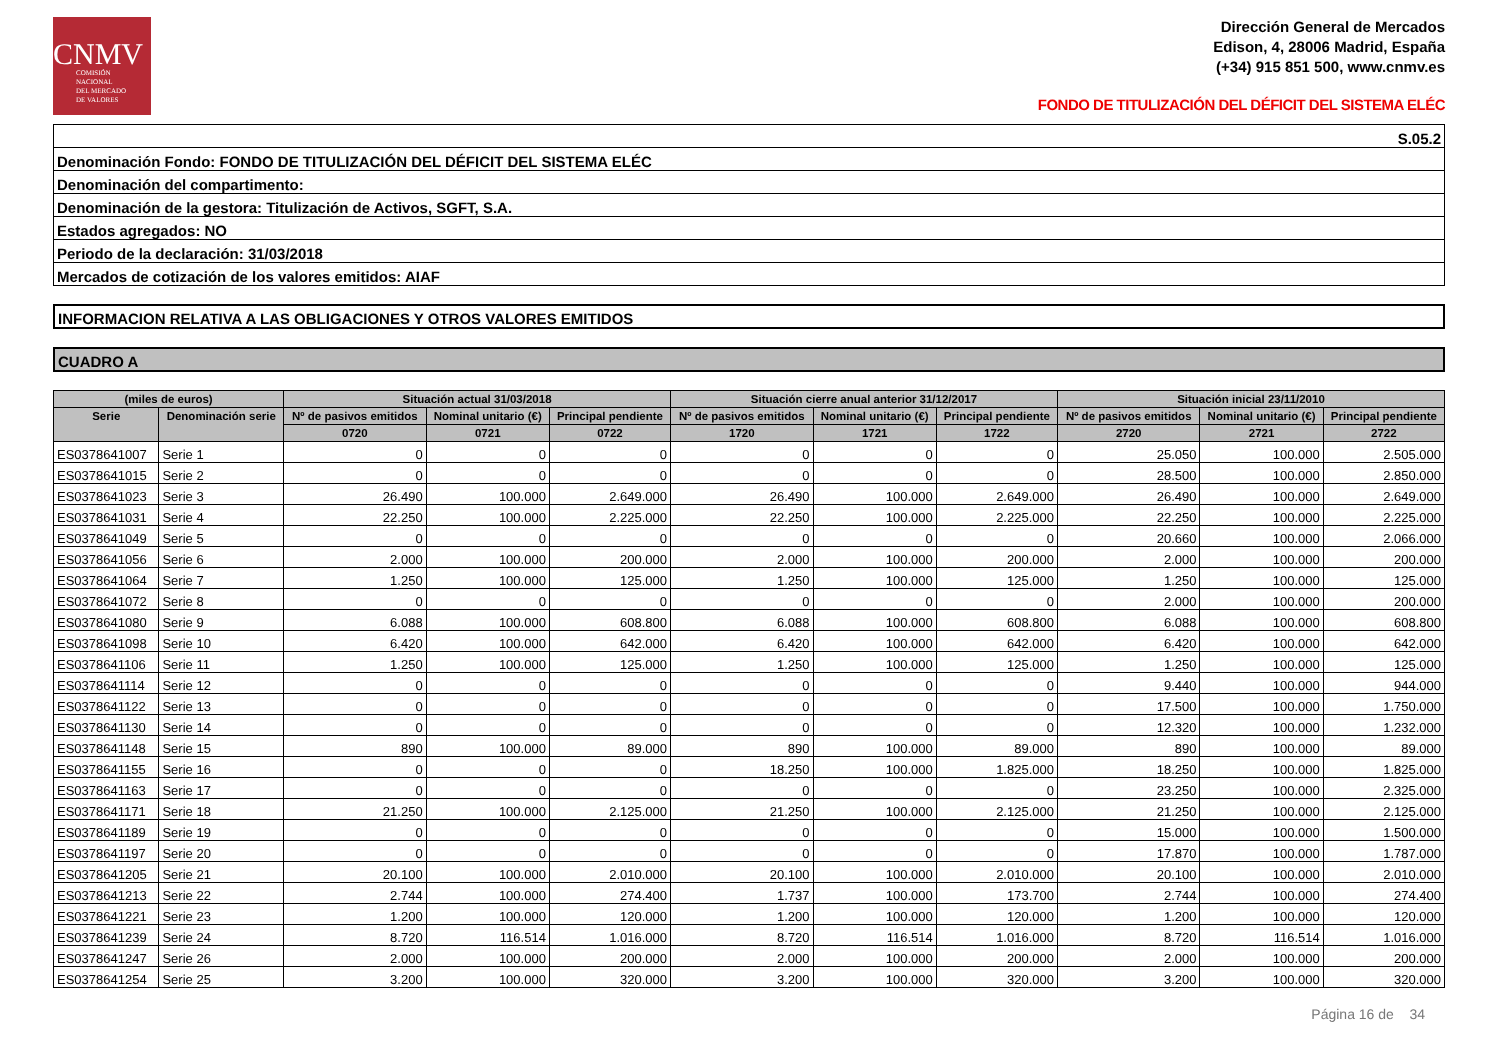CNMV
COMISIÓN
NACIONAL
DEL MERCADO
DE VALORES
Dirección General de Mercados
Edison, 4, 28006 Madrid, España
(+34) 915 851 500, www.cnmv.es
FONDO DE TITULIZACIÓN DEL DÉFICIT DEL SISTEMA ELÉC
| S.05.2 |
| Denominación Fondo: FONDO DE TITULIZACIÓN DEL DÉFICIT DEL SISTEMA ELÉC |
| Denominación del compartimento: |
| Denominación de la gestora: Titulización de Activos, SGFT, S.A. |
| Estados agregados: NO |
| Periodo de la declaración: 31/03/2018 |
| Mercados de cotización de los valores emitidos: AIAF |
INFORMACION RELATIVA A LAS OBLIGACIONES Y OTROS VALORES EMITIDOS
CUADRO A
| (miles de euros) | | Situación actual 31/03/2018 | | | Situación cierre anual anterior 31/12/2017 | | | Situación inicial 23/11/2010 | | |
| --- | --- | --- | --- | --- | --- | --- | --- | --- | --- | --- |
| Serie | Denominación serie | Nº de pasivos emitidos | Nominal unitario (€) | Principal pendiente | Nº de pasivos emitidos | Nominal unitario (€) | Principal pendiente | Nº de pasivos emitidos | Nominal unitario (€) | Principal pendiente |
| | | 0720 | 0721 | 0722 | 1720 | 1721 | 1722 | 2720 | 2721 | 2722 |
| ES0378641007 | Serie 1 | 0 | 0 | 0 | 0 | 0 | 0 | 25.050 | 100.000 | 2.505.000 |
| ES0378641015 | Serie 2 | 0 | 0 | 0 | 0 | 0 | 0 | 28.500 | 100.000 | 2.850.000 |
| ES0378641023 | Serie 3 | 26.490 | 100.000 | 2.649.000 | 26.490 | 100.000 | 2.649.000 | 26.490 | 100.000 | 2.649.000 |
| ES0378641031 | Serie 4 | 22.250 | 100.000 | 2.225.000 | 22.250 | 100.000 | 2.225.000 | 22.250 | 100.000 | 2.225.000 |
| ES0378641049 | Serie 5 | 0 | 0 | 0 | 0 | 0 | 0 | 20.660 | 100.000 | 2.066.000 |
| ES0378641056 | Serie 6 | 2.000 | 100.000 | 200.000 | 2.000 | 100.000 | 200.000 | 2.000 | 100.000 | 200.000 |
| ES0378641064 | Serie 7 | 1.250 | 100.000 | 125.000 | 1.250 | 100.000 | 125.000 | 1.250 | 100.000 | 125.000 |
| ES0378641072 | Serie 8 | 0 | 0 | 0 | 0 | 0 | 0 | 2.000 | 100.000 | 200.000 |
| ES0378641080 | Serie 9 | 6.088 | 100.000 | 608.800 | 6.088 | 100.000 | 608.800 | 6.088 | 100.000 | 608.800 |
| ES0378641098 | Serie 10 | 6.420 | 100.000 | 642.000 | 6.420 | 100.000 | 642.000 | 6.420 | 100.000 | 642.000 |
| ES0378641106 | Serie 11 | 1.250 | 100.000 | 125.000 | 1.250 | 100.000 | 125.000 | 1.250 | 100.000 | 125.000 |
| ES0378641114 | Serie 12 | 0 | 0 | 0 | 0 | 0 | 0 | 9.440 | 100.000 | 944.000 |
| ES0378641122 | Serie 13 | 0 | 0 | 0 | 0 | 0 | 0 | 17.500 | 100.000 | 1.750.000 |
| ES0378641130 | Serie 14 | 0 | 0 | 0 | 0 | 0 | 0 | 12.320 | 100.000 | 1.232.000 |
| ES0378641148 | Serie 15 | 890 | 100.000 | 89.000 | 890 | 100.000 | 89.000 | 890 | 100.000 | 89.000 |
| ES0378641155 | Serie 16 | 0 | 0 | 0 | 18.250 | 100.000 | 1.825.000 | 18.250 | 100.000 | 1.825.000 |
| ES0378641163 | Serie 17 | 0 | 0 | 0 | 0 | 0 | 0 | 23.250 | 100.000 | 2.325.000 |
| ES0378641171 | Serie 18 | 21.250 | 100.000 | 2.125.000 | 21.250 | 100.000 | 2.125.000 | 21.250 | 100.000 | 2.125.000 |
| ES0378641189 | Serie 19 | 0 | 0 | 0 | 0 | 0 | 0 | 15.000 | 100.000 | 1.500.000 |
| ES0378641197 | Serie 20 | 0 | 0 | 0 | 0 | 0 | 0 | 17.870 | 100.000 | 1.787.000 |
| ES0378641205 | Serie 21 | 20.100 | 100.000 | 2.010.000 | 20.100 | 100.000 | 2.010.000 | 20.100 | 100.000 | 2.010.000 |
| ES0378641213 | Serie 22 | 2.744 | 100.000 | 274.400 | 1.737 | 100.000 | 173.700 | 2.744 | 100.000 | 274.400 |
| ES0378641221 | Serie 23 | 1.200 | 100.000 | 120.000 | 1.200 | 100.000 | 120.000 | 1.200 | 100.000 | 120.000 |
| ES0378641239 | Serie 24 | 8.720 | 116.514 | 1.016.000 | 8.720 | 116.514 | 1.016.000 | 8.720 | 116.514 | 1.016.000 |
| ES0378641247 | Serie 26 | 2.000 | 100.000 | 200.000 | 2.000 | 100.000 | 200.000 | 2.000 | 100.000 | 200.000 |
| ES0378641254 | Serie 25 | 3.200 | 100.000 | 320.000 | 3.200 | 100.000 | 320.000 | 3.200 | 100.000 | 320.000 |
Página 16 de 34